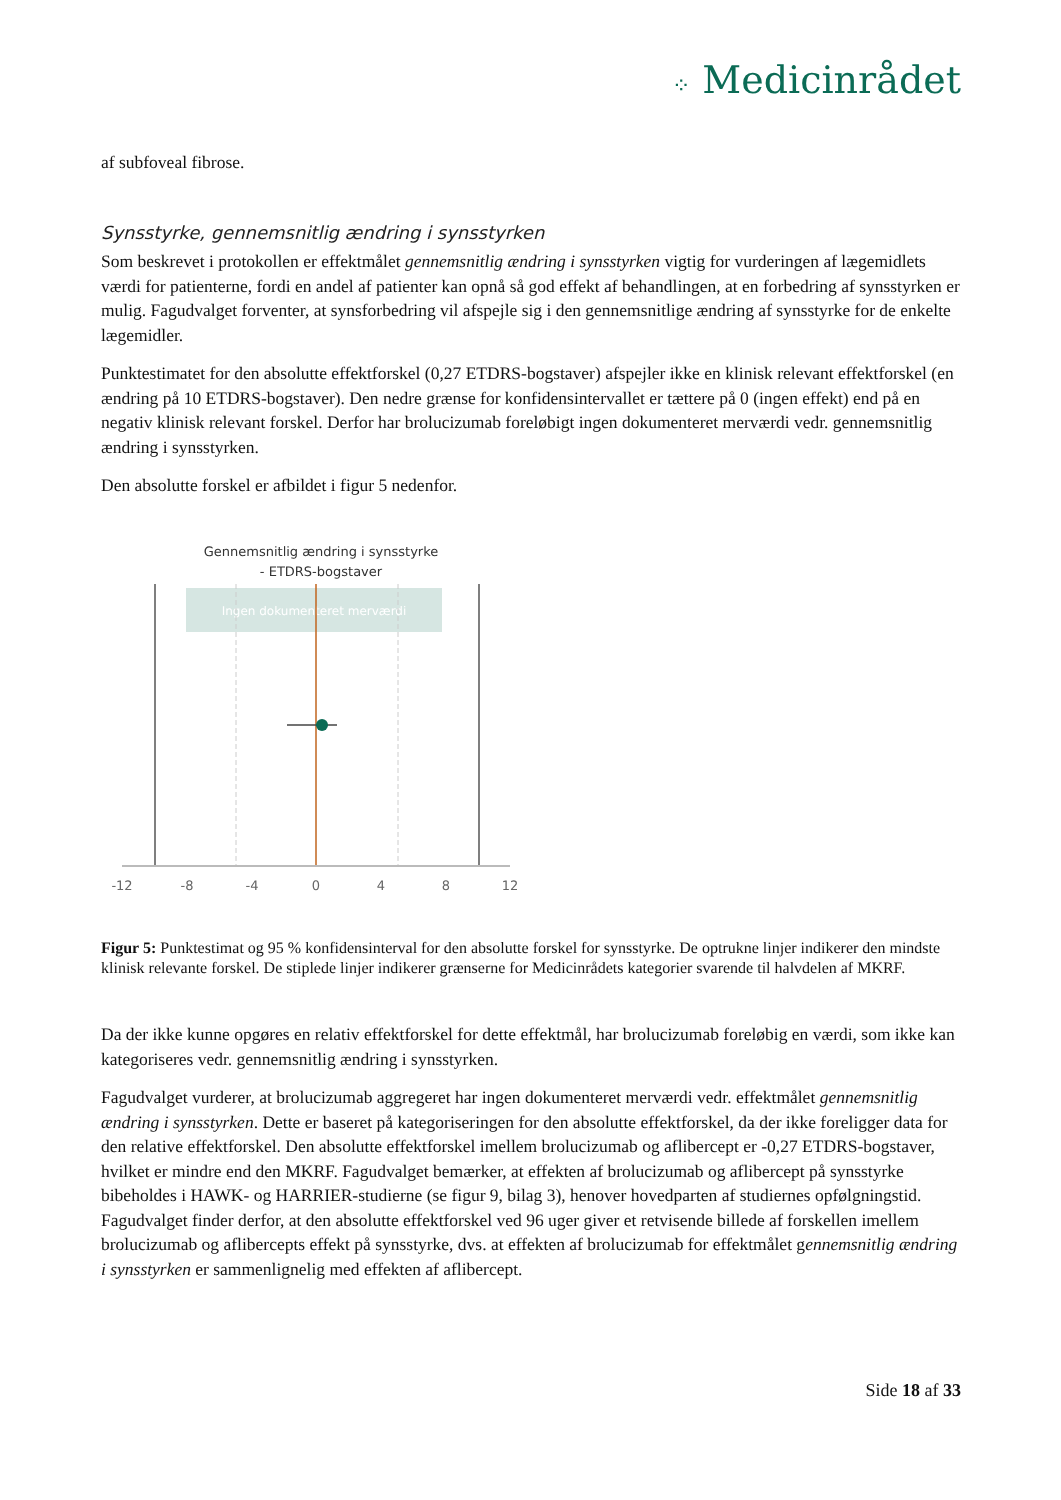⁘ Medicinrådet
af subfoveal fibrose.
Synsstyrke, gennemsnitlig ændring i synsstyrken
Som beskrevet i protokollen er effektmålet gennemsnitlig ændring i synsstyrken vigtig for vurderingen af lægemidlets værdi for patienterne, fordi en andel af patienter kan opnå så god effekt af behandlingen, at en forbedring af synsstyrken er mulig. Fagudvalget forventer, at synsforbedring vil afspejle sig i den gennemsnitlige ændring af synsstyrke for de enkelte lægemidler.
Punktestimatet for den absolutte effektforskel (0,27 ETDRS-bogstaver) afspejler ikke en klinisk relevant effektforskel (en ændring på 10 ETDRS-bogstaver). Den nedre grænse for konfidensintervallet er tættere på 0 (ingen effekt) end på en negativ klinisk relevant forskel. Derfor har brolucizumab foreløbigt ingen dokumenteret merværdi vedr. gennemsnitlig ændring i synsstyrken.
Den absolutte forskel er afbildet i figur 5 nedenfor.
Gennemsnitlig ændring i synsstyrke
- ETDRS-bogstaver
Ingen dokumenteret merværdi
-12
-8
-4
0
4
8
12
Figur 5: Punktestimat og 95 % konfidensinterval for den absolutte forskel for synsstyrke. De optrukne linjer indikerer den mindste klinisk relevante forskel. De stiplede linjer indikerer grænserne for Medicinrådets kategorier svarende til halvdelen af MKRF.
Da der ikke kunne opgøres en relativ effektforskel for dette effektmål, har brolucizumab foreløbig en værdi, som ikke kan kategoriseres vedr. gennemsnitlig ændring i synsstyrken.
Fagudvalget vurderer, at brolucizumab aggregeret har ingen dokumenteret merværdi vedr. effektmålet gennemsnitlig ændring i synsstyrken. Dette er baseret på kategoriseringen for den absolutte effektforskel, da der ikke foreligger data for den relative effektforskel. Den absolutte effektforskel imellem brolucizumab og aflibercept er -0,27 ETDRS-bogstaver, hvilket er mindre end den MKRF. Fagudvalget bemærker, at effekten af brolucizumab og aflibercept på synsstyrke bibeholdes i HAWK- og HARRIER-studierne (se figur 9, bilag 3), henover hovedparten af studiernes opfølgningstid. Fagudvalget finder derfor, at den absolutte effektforskel ved 96 uger giver et retvisende billede af forskellen imellem brolucizumab og aflibercepts effekt på synsstyrke, dvs. at effekten af brolucizumab for effektmålet gennemsnitlig ændring i synsstyrken er sammenlignelig med effekten af aflibercept.
Side 18 af 33